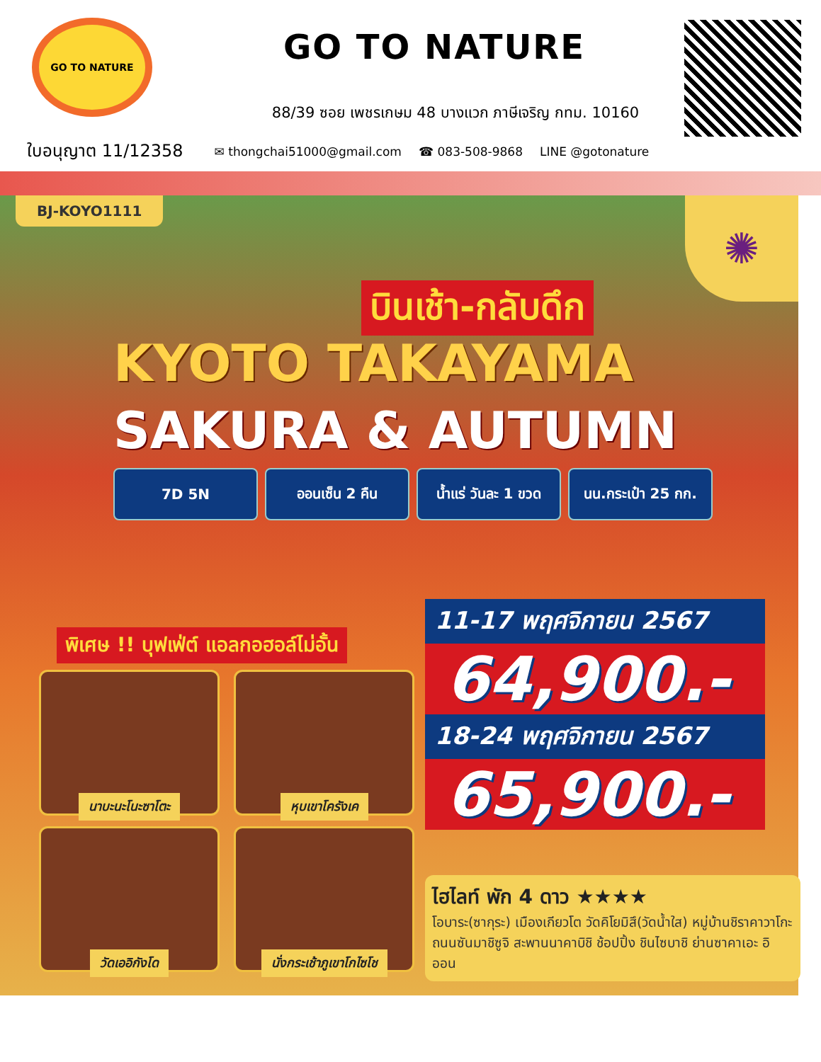GO TO NATURE
GO TO NATURE
88/39 ซอย เพชรเกษม 48 บางแวก ภาษีเจริญ กทม. 10160
ใบอนุญาต 11/12358 ✉ thongchai51000@gmail.com ☎ 083-508-9868 LINE @gotonature
BJ-KOYO1111 ✺
บินเช้า-กลับดึก
KYOTO TAKAYAMA
SAKURA & AUTUMN
7D 5N ออนเซ็น 2 คืน น้ำแร่ วันละ 1 ขวด
นน.กระเป๋า 25 กก.
พิเศษ !! บุฟเฟ่ต์ แอลกอฮอล์ไม่อั้น
นาบะนะโนะซาโตะ
หุบเขาโครังเค
วัดเออิกังโด
นั่งกระเช้าภูเขาโกไซโช
11-17 พฤศจิกายน 2567
64,900.-
18-24 พฤศจิกายน 2567
65,900.-
ไฮไลท์ พัก 4 ดาว ★★★★
โอบาระ(ซากุระ) เมืองเกียวโต วัดคิโยมิสึ(วัดน้ำใส) หมู่บ้านชิราคาวาโกะ ถนนซันมาชิซูจิ สะพานนาคาบิชิ ช้อปปิ้ง ชินไซบาชิ ย่านซาคาเอะ อิออน